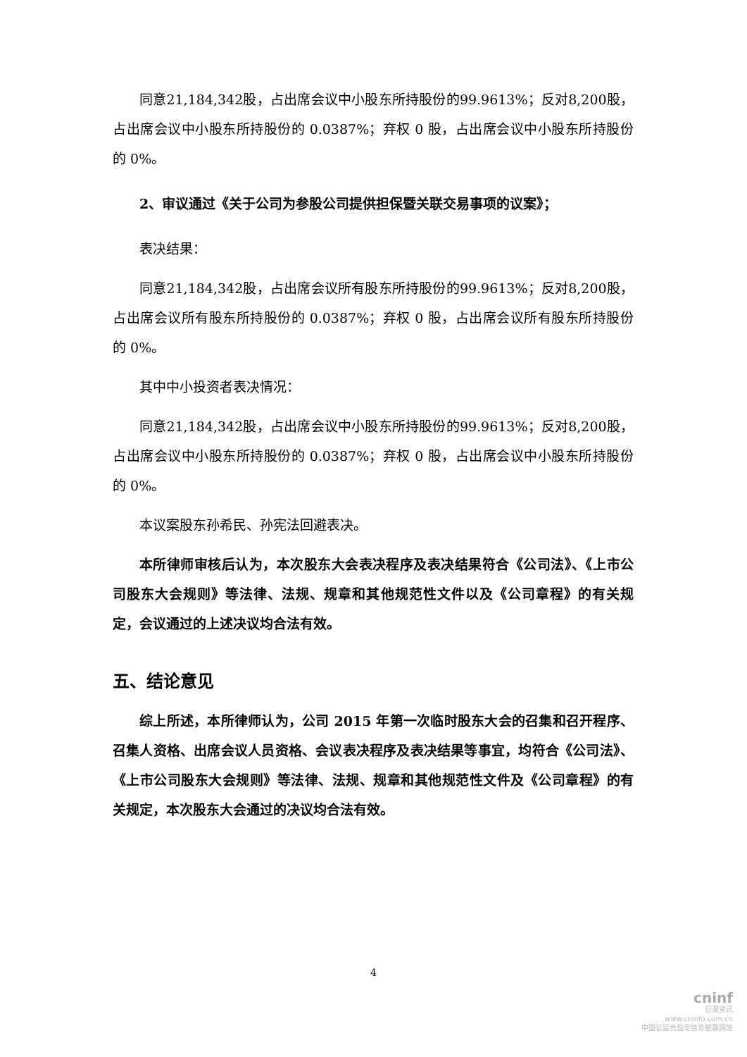同意21,184,342股，占出席会议中小股东所持股份的99.9613%；反对8,200股，占出席会议中小股东所持股份的 0.0387%；弃权 0 股，占出席会议中小股东所持股份的 0%。
2、审议通过《关于公司为参股公司提供担保暨关联交易事项的议案》；
表决结果：
同意21,184,342股，占出席会议所有股东所持股份的99.9613%；反对8,200股，占出席会议所有股东所持股份的 0.0387%；弃权 0 股，占出席会议所有股东所持股份的 0%。
其中中小投资者表决情况：
同意21,184,342股，占出席会议中小股东所持股份的99.9613%；反对8,200股，占出席会议中小股东所持股份的 0.0387%；弃权 0 股，占出席会议中小股东所持股份的 0%。
本议案股东孙希民、孙宪法回避表决。
本所律师审核后认为，本次股东大会表决程序及表决结果符合《公司法》、《上市公司股东大会规则》等法律、法规、规章和其他规范性文件以及《公司章程》的有关规定，会议通过的上述决议均合法有效。
五、结论意见
综上所述，本所律师认为，公司 2015 年第一次临时股东大会的召集和召开程序、召集人资格、出席会议人员资格、会议表决程序及表决结果等事宜，均符合《公司法》、《上市公司股东大会规则》等法律、法规、规章和其他规范性文件及《公司章程》的有关规定，本次股东大会通过的决议均合法有效。
4
cninf
巨潮资讯
www.cninfo.com.cn
中国证监会指定信息披露网站